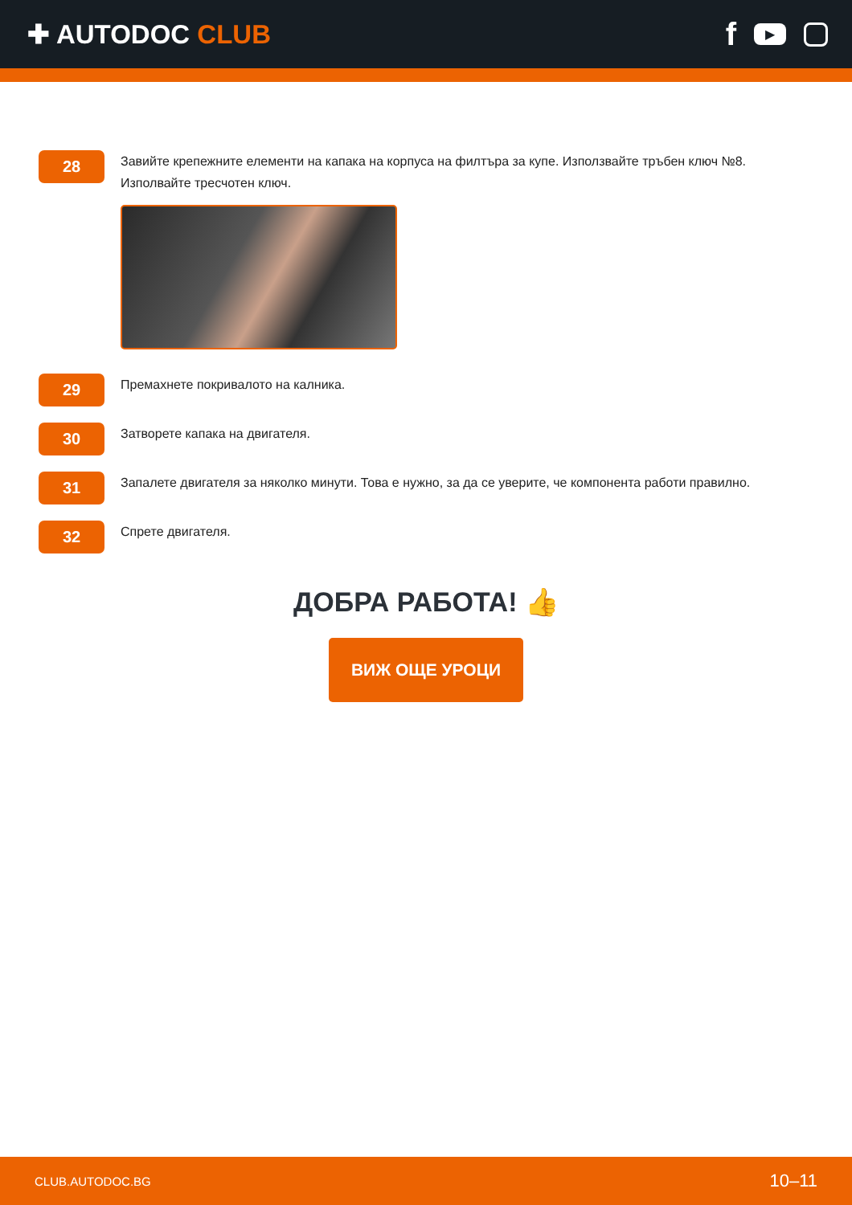✚ AUTODOC CLUB
f ▶
28
Завийте крепежните елементи на капака на корпуса на филтъра за купе. Използвайте тръбен ключ №8. Изполвайте тресчотен ключ.
29
Премахнете покривалото на калника.
30
Затворете капака на двигателя.
31
Запалете двигателя за няколко минути. Това е нужно, за да се уверите, че компонента работи правилно.
32
Спрете двигателя.
ДОБРА РАБОТА! 👍
ВИЖ ОЩЕ УРОЦИ
CLUB.AUTODOC.BG 10–11